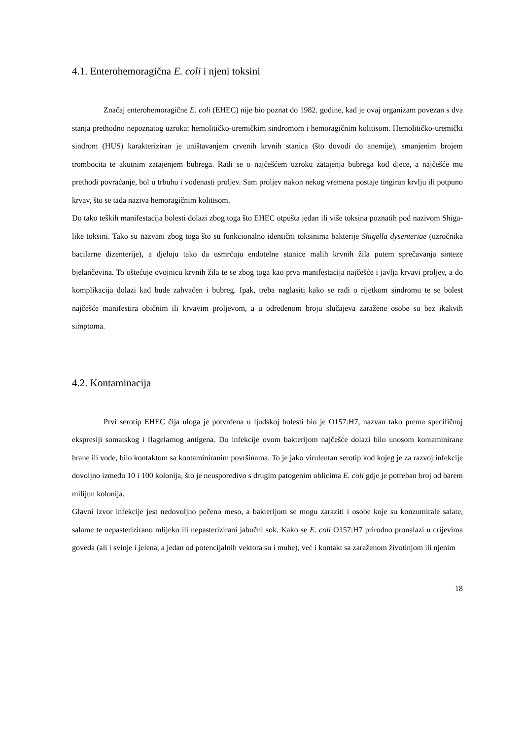4.1. Enterohemoragična E. coli i njeni toksini
Značaj enterohemoragične E. coli (EHEC) nije bio poznat do 1982. godine, kad je ovaj organizam povezan s dva stanja prethodno nepoznatog uzroka: hemolitičko-uremičkim sindromom i hemoragičnim kolitisom. Hemolitičko-uremički sindrom (HUS) karakteriziran je uništavanjem crvenih krvnih stanica (što dovodi do anemije), smanjenim brojem trombocita te akutnim zatajenjem bubrega. Radi se o najčešćem uzroku zatajenja bubrega kod djece, a najčešće mu prethodi povraćanje, bol u trbuhu i vodenasti proljev. Sam proljev nakon nekog vremena postaje tingiran krvlju ili potpuno krvav, što se tada naziva hemoragičnim kolitisom.
Do tako teških manifestacija bolesti dolazi zbog toga što EHEC otpušta jedan ili više toksina poznatih pod nazivom Shiga-like toksini. Tako su nazvani zbog toga što su funkcionalno identični toksinima bakterije Shigella dysenteriae (uzročnika bacilarne dizenterije), a djeluju tako da usmrćuju endotelne stanice malih krvnih žila putem sprečavanja sinteze bjelančevina. To oštećuje ovojnicu krvnih žila te se zbog toga kao prva manifestacija najčešće i javlja krvavi proljev, a do komplikacija dolazi kad bude zahvaćen i bubreg. Ipak, treba naglasiti kako se radi o rijetkom sindromu te se bolest najčešće manifestira običnim ili krvavim proljevom, a u određenom broju slučajeva zaražene osobe su bez ikakvih simptoma.
4.2. Kontaminacija
Prvi serotip EHEC čija uloga je potvrđena u ljudskoj bolesti bio je O157:H7, nazvan tako prema specifičnoj ekspresiji somatskog i flagelarnog antigena. Do infekcije ovom bakterijom najčešće dolazi bilo unosom kontaminirane hrane ili vode, bilo kontaktom sa kontaminiranim površinama. To je jako virulentan serotip kod kojeg je za razvoj infekcije dovoljno između 10 i 100 kolonija, što je neusporedivo s drugim patogenim oblicima E. coli gdje je potreban broj od barem milijun kolonija.
Glavni izvor infekcije jest nedovoljno pečeno meso, a bakterijom se mogu zaraziti i osobe koje su konzumirale salate, salame te nepasterizirano mlijeko ili nepasterizirani jabučni sok. Kako se E. coli O157:H7 prirodno pronalazi u crijevima goveda (ali i svinje i jelena, a jedan od potencijalnih vektora su i muhe), već i kontakt sa zaraženom životinjom ili njenim
18